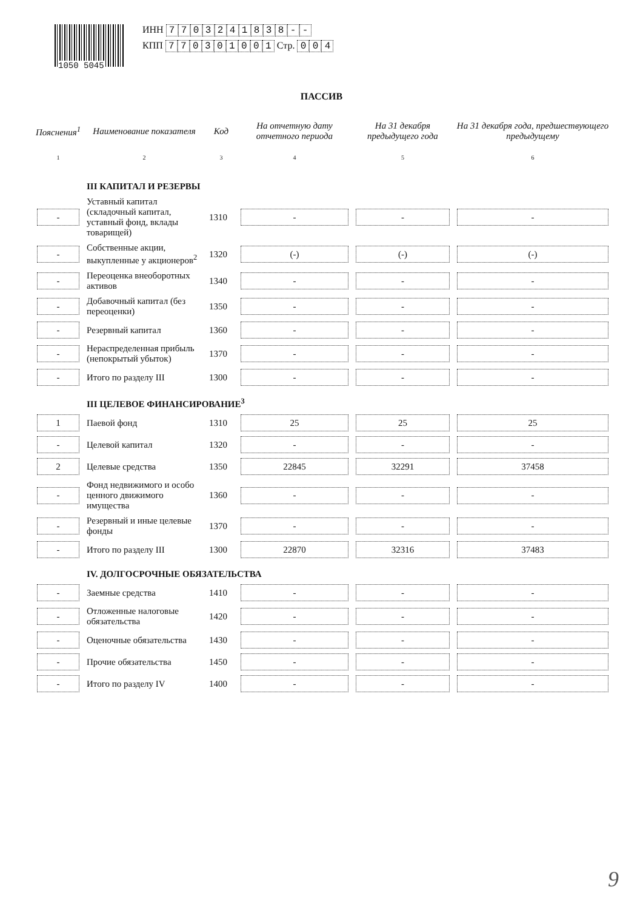1050 5045
ИНН 7703241838 - -
КПП 770301001 Стр. 0 0 4
ПАССИВ
| Пояснения<sup>1</sup> | Наименование показателя | Код | На отчетную дату отчетного периода | На 31 декабря предыдущего года | На 31 декабря года, предшествующего предыдущему |
| --- | --- | --- | --- | --- | --- |
| 1 | 2 | 3 | 4 | 5 | 6 |
| | III КАПИТАЛ И РЕЗЕРВЫ | | | | |
| - | Уставный капитал (складочный капитал, уставный фонд, вклады товарищей) | 1310 | - | - | - |
| - | Собственные акции, выкупленные у акционеров<sup>2</sup> | 1320 | (-) | (-) | (-) |
| - | Переоценка внеоборотных активов | 1340 | - | - | - |
| - | Добавочный капитал (без переоценки) | 1350 | - | - | - |
| - | Резервный капитал | 1360 | - | - | - |
| - | Нераспределенная прибыль (непокрытый убыток) | 1370 | - | - | - |
| - | Итого по разделу III | 1300 | - | - | - |
| | III ЦЕЛЕВОЕ ФИНАНСИРОВАНИЕ<sup>3</sup> | | | | |
| 1 | Паевой фонд | 1310 | 25 | 25 | 25 |
| - | Целевой капитал | 1320 | - | - | - |
| 2 | Целевые средства | 1350 | 22845 | 32291 | 37458 |
| - | Фонд недвижимого и особо ценного движимого имущества | 1360 | - | - | - |
| - | Резервный и иные целевые фонды | 1370 | - | - | - |
| - | Итого по разделу III | 1300 | 22870 | 32316 | 37483 |
| | IV. ДОЛГОСРОЧНЫЕ ОБЯЗАТЕЛЬСТВА | | | | |
| - | Заемные средства | 1410 | - | - | - |
| - | Отложенные налоговые обязательства | 1420 | - | - | - |
| - | Оценочные обязательства | 1430 | - | - | - |
| - | Прочие обязательства | 1450 | - | - | - |
| - | Итого по разделу IV | 1400 | - | - | - |
9